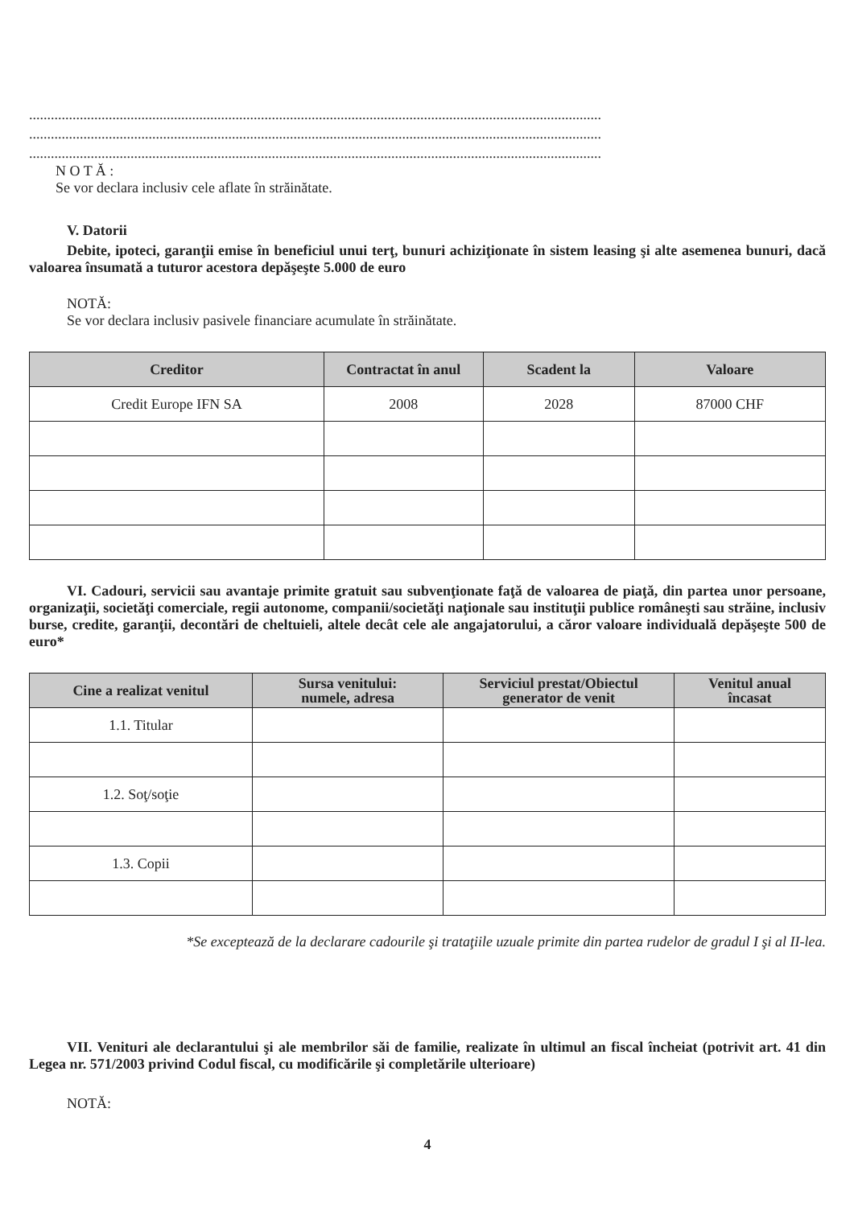..............................................................................................................................................................
..............................................................................................................................................................
..............................................................................................................................................................
N O T Ă :
Se vor declara inclusiv cele aflate în străinătate.
V. Datorii
Debite, ipoteci, garanţii emise în beneficiul unui terţ, bunuri achiziţionate în sistem leasing şi alte asemenea bunuri, dacă valoarea însumată a tuturor acestora depăşeşte 5.000 de euro
NOTĂ:
Se vor declara inclusiv pasivele financiare acumulate în străinătate.
| Creditor | Contractat în anul | Scadent la | Valoare |
| --- | --- | --- | --- |
| Credit Europe IFN SA | 2008 | 2028 | 87000 CHF |
VI. Cadouri, servicii sau avantaje primite gratuit sau subvenţionate faţă de valoarea de piaţă, din partea unor persoane, organizaţii, societăţi comerciale, regii autonome, companii/societăţi naţionale sau instituţii publice româneşti sau străine, inclusiv burse, credite, garanţii, decontări de cheltuieli, altele decât cele ale angajatorului, a căror valoare individuală depăşeşte 500 de euro*
| Cine a realizat venitul | Sursa venitului: numele, adresa | Serviciul prestat/Obiectul generator de venit | Venitul anual încasat |
| --- | --- | --- | --- |
| 1.1. Titular | | | |
| 1.2. Soţ/soţie | | | |
| 1.3. Copii | | | |
*Se exceptează de la declarare cadourile şi trataţiile uzuale primite din partea rudelor de gradul I şi al II-lea.
VII. Venituri ale declarantului şi ale membrilor săi de familie, realizate în ultimul an fiscal încheiat (potrivit art. 41 din Legea nr. 571/2003 privind Codul fiscal, cu modificările şi completările ulterioare)
NOTĂ:
4